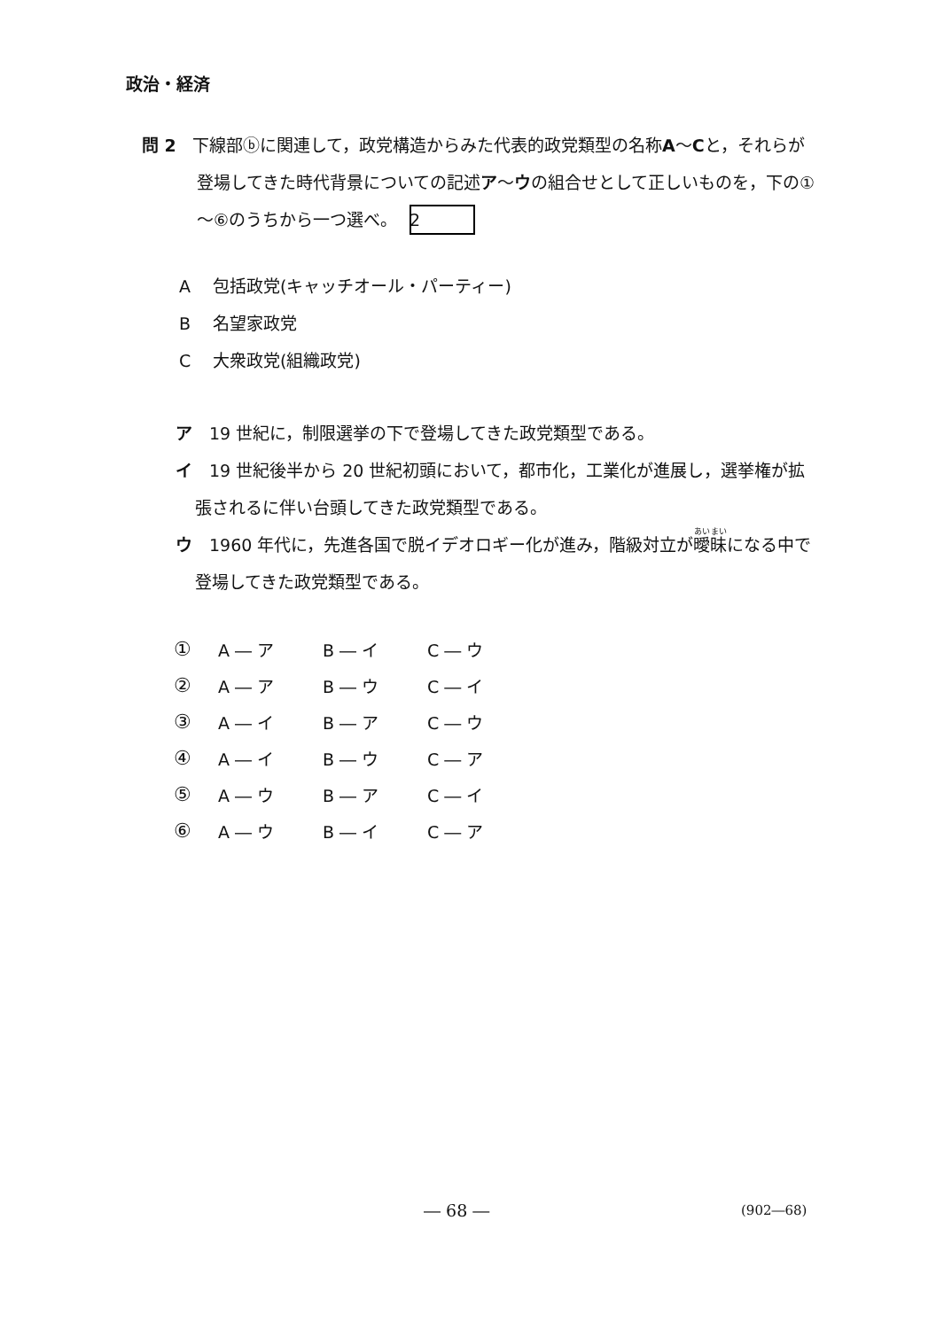政治・経済
問 2 下線部ⓑに関連して，政党構造からみた代表的政党類型の名称A～Cと，それらが登場してきた時代背景についての記述ア～ウの組合せとして正しいものを，下の①～⑥のうちから一つ選べ。 2
A包括政党(キャッチオール・パーティー)
B名望家政党
C大衆政党(組織政党)
ア 19 世紀に，制限選挙の下で登場してきた政党類型である。
イ 19 世紀後半から 20 世紀初頭において，都市化，工業化が進展し，選挙権が拡張されるに伴い台頭してきた政党類型である。
ウ 1960 年代に，先進各国で脱イデオロギー化が進み，階級対立が曖昧になる中で登場してきた政党類型である。
| ① | A ― ア | B ― イ | C ― ウ |
| ② | A ― ア | B ― ウ | C ― イ |
| ③ | A ― イ | B ― ア | C ― ウ |
| ④ | A ― イ | B ― ウ | C ― ア |
| ⑤ | A ― ウ | B ― ア | C ― イ |
| ⑥ | A ― ウ | B ― イ | C ― ア |
― 68 ― (902―68)